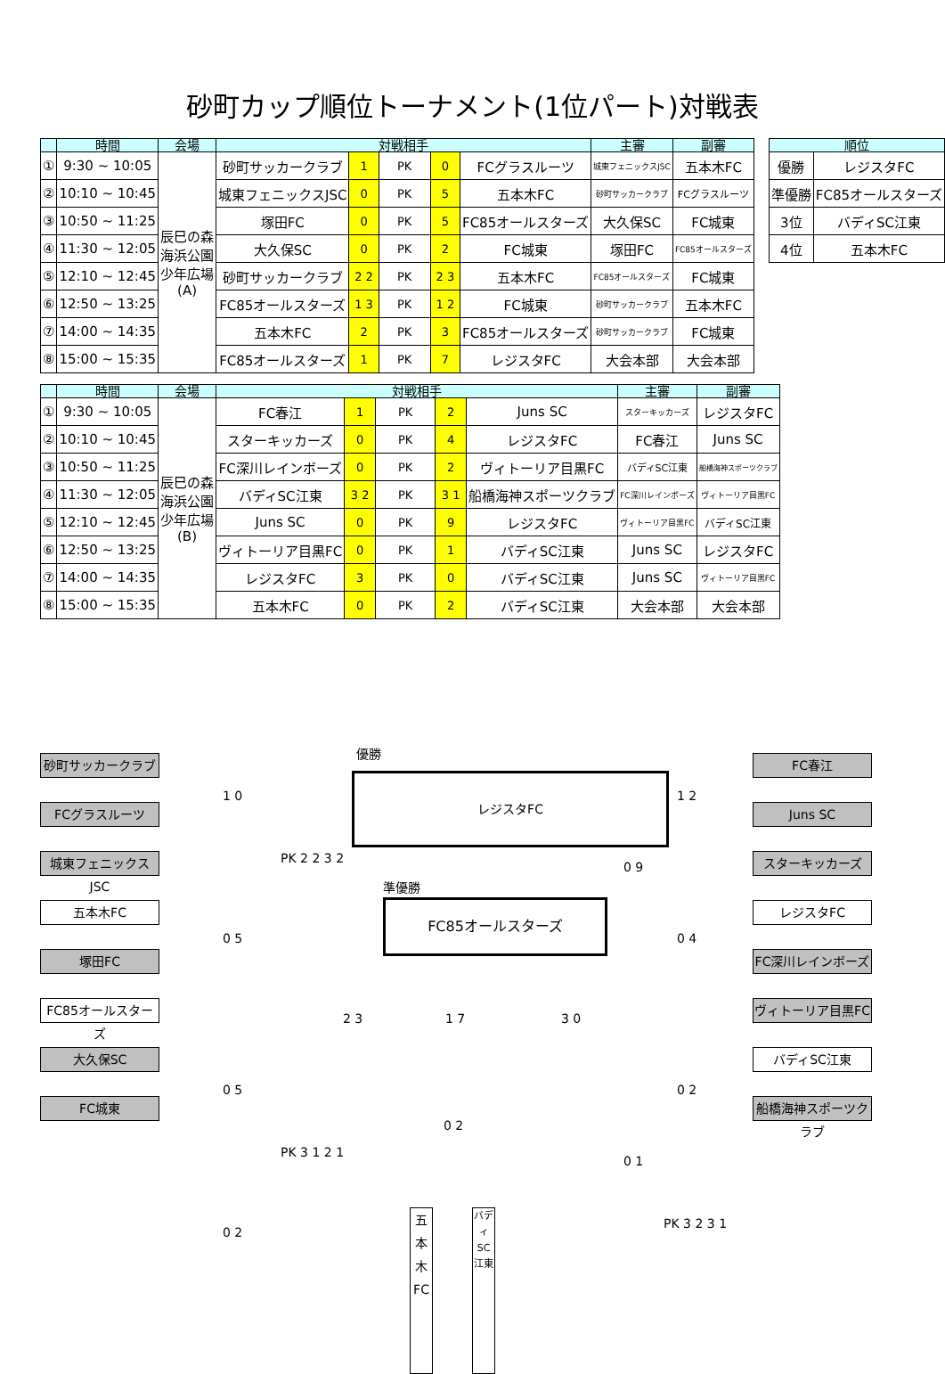砂町カップ順位トーナメント(1位パート)対戦表
| | 時間 | 会場 | 対戦相手 | | | | | 主審 | 副審 |
| --- | --- | --- | --- | --- | --- | --- | --- | --- | --- |
| ① | 9:30 ~ 10:05 | 辰巳の森 海浜公園 少年広場 (A) | 砂町サッカークラブ | 1 | PK | 0 | FCグラスルーツ | 城東フェニックスJSC | 五本木FC |
| ② | 10:10 ~ 10:45 | | 城東フェニックスJSC | 0 | PK | 5 | 五本木FC | 砂町サッカークラブ | FCグラスルーツ |
| ③ | 10:50 ~ 11:25 | | 塚田FC | 0 | PK | 5 | FC85オールスターズ | 大久保SC | FC城東 |
| ④ | 11:30 ~ 12:05 | | 大久保SC | 0 | PK | 2 | FC城東 | 塚田FC | FC85オールスターズ |
| ⑤ | 12:10 ~ 12:45 | | 砂町サッカークラブ | 2 2 | PK | 2 3 | 五本木FC | FC85オールスターズ | FC城東 |
| ⑥ | 12:50 ~ 13:25 | | FC85オールスターズ | 1 3 | PK | 1 2 | FC城東 | 砂町サッカークラブ | 五本木FC |
| ⑦ | 14:00 ~ 14:35 | | 五本木FC | 2 | PK | 3 | FC85オールスターズ | 砂町サッカークラブ | FC城東 |
| ⑧ | 15:00 ~ 15:35 | | FC85オールスターズ | 1 | PK | 7 | レジスタFC | 大会本部 | 大会本部 |
| 順位 | |
| --- | --- |
| 優勝 | レジスタFC |
| 準優勝 | FC85オールスターズ |
| 3位 | バディSC江東 |
| 4位 | 五本木FC |
| | 時間 | 会場 | 対戦相手 | | | | | 主審 | 副審 |
| --- | --- | --- | --- | --- | --- | --- | --- | --- | --- |
| ① | 9:30 ~ 10:05 | 辰巳の森 海浜公園 少年広場 (B) | FC春江 | 1 | PK | 2 | Juns SC | スターキッカーズ | レジスタFC |
| ② | 10:10 ~ 10:45 | | スターキッカーズ | 0 | PK | 4 | レジスタFC | FC春江 | Juns SC |
| ③ | 10:50 ~ 11:25 | | FC深川レインボーズ | 0 | PK | 2 | ヴィトーリア目黒FC | バディSC江東 | 船橋海神スポーツクラブ |
| ④ | 11:30 ~ 12:05 | | バディSC江東 | 3 2 | PK | 3 1 | 船橋海神スポーツクラブ | FC深川レインボーズ | ヴィトーリア目黒FC |
| ⑤ | 12:10 ~ 12:45 | | Juns SC | 0 | PK | 9 | レジスタFC | ヴィトーリア目黒FC | バディSC江東 |
| ⑥ | 12:50 ~ 13:25 | | ヴィトーリア目黒FC | 0 | PK | 1 | バディSC江東 | Juns SC | レジスタFC |
| ⑦ | 14:00 ~ 14:35 | | レジスタFC | 3 | PK | 0 | バディSC江東 | Juns SC | ヴィトーリア目黒FC |
| ⑧ | 15:00 ~ 15:35 | | 五本木FC | 0 | PK | 2 | バディSC江東 | 大会本部 | 大会本部 |
優勝
レジスタFC
準優勝
FC85オールスターズ
砂町サッカークラブ
FCグラスルーツ
城東フェニックスJSC
五本木FC
塚田FC
FC85オールスターズ
大久保SC
FC城東
FC春江
Juns SC
スターキッカーズ
レジスタFC
FC深川レインボーズ
ヴィトーリア目黒FC
バディSC江東
船橋海神スポーツクラブ
1 0
0 5
0 5
0 2
PK 2 2 3 2
PK 3 1 2 1
2 3 1 7 3 0
0 9
1 2
0 4
0 2
0 1
PK 3 2 3 1
0 2
五本木FC
バディSC江東